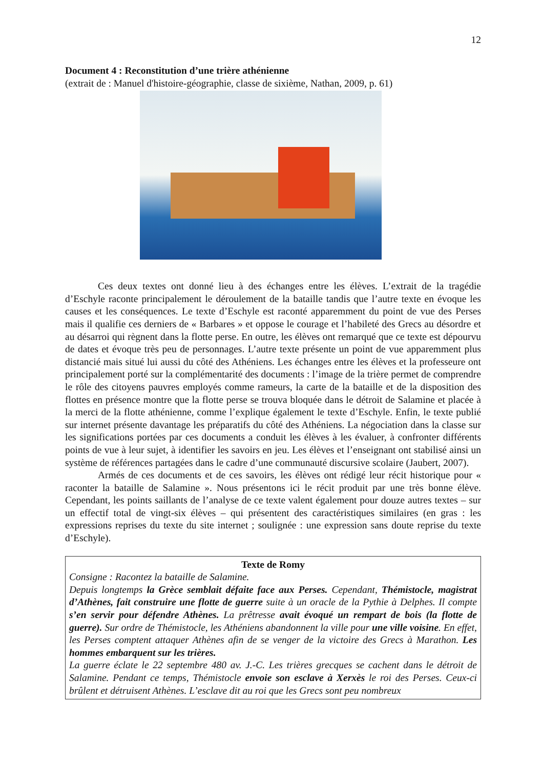12
Document 4 : Reconstitution d’une trière athénienne
(extrait de : Manuel d'histoire-géographie, classe de sixième, Nathan, 2009, p. 61)
Ces deux textes ont donné lieu à des échanges entre les élèves. L’extrait de la tragédie d’Eschyle raconte principalement le déroulement de la bataille tandis que l’autre texte en évoque les causes et les conséquences. Le texte d’Eschyle est raconté apparemment du point de vue des Perses mais il qualifie ces derniers de « Barbares » et oppose le courage et l’habileté des Grecs au désordre et au désarroi qui règnent dans la flotte perse. En outre, les élèves ont remarqué que ce texte est dépourvu de dates et évoque très peu de personnages. L’autre texte présente un point de vue apparemment plus distancié mais situé lui aussi du côté des Athéniens. Les échanges entre les élèves et la professeure ont principalement porté sur la complémentarité des documents : l’image de la trière permet de comprendre le rôle des citoyens pauvres employés comme rameurs, la carte de la bataille et de la disposition des flottes en présence montre que la flotte perse se trouva bloquée dans le détroit de Salamine et placée à la merci de la flotte athénienne, comme l’explique également le texte d’Eschyle. Enfin, le texte publié sur internet présente davantage les préparatifs du côté des Athéniens. La négociation dans la classe sur les significations portées par ces documents a conduit les élèves à les évaluer, à confronter différents points de vue à leur sujet, à identifier les savoirs en jeu. Les élèves et l’enseignant ont stabilisé ainsi un système de références partagées dans le cadre d’une communauté discursive scolaire (Jaubert, 2007).
Armés de ces documents et de ces savoirs, les élèves ont rédigé leur récit historique pour « raconter la bataille de Salamine ». Nous présentons ici le récit produit par une très bonne élève. Cependant, les points saillants de l’analyse de ce texte valent également pour douze autres textes – sur un effectif total de vingt-six élèves – qui présentent des caractéristiques similaires (en gras : les expressions reprises du texte du site internet ; soulignée : une expression sans doute reprise du texte d’Eschyle).
Texte de Romy
Consigne : Racontez la bataille de Salamine.
Depuis longtemps la Grèce semblait défaite face aux Perses. Cependant, Thémistocle, magistrat d’Athènes, fait construire une flotte de guerre suite à un oracle de la Pythie à Delphes. Il compte s’en servir pour défendre Athènes. La prêtresse avait évoqué un rempart de bois (la flotte de guerre). Sur ordre de Thémistocle, les Athéniens abandonnent la ville pour une ville voisine. En effet, les Perses comptent attaquer Athènes afin de se venger de la victoire des Grecs à Marathon. Les hommes embarquent sur les trières.
La guerre éclate le 22 septembre 480 av. J.-C. Les trières grecques se cachent dans le détroit de Salamine. Pendant ce temps, Thémistocle envoie son esclave à Xerxès le roi des Perses. Ceux-ci brûlent et détruisent Athènes. L’esclave dit au roi que les Grecs sont peu nombreux